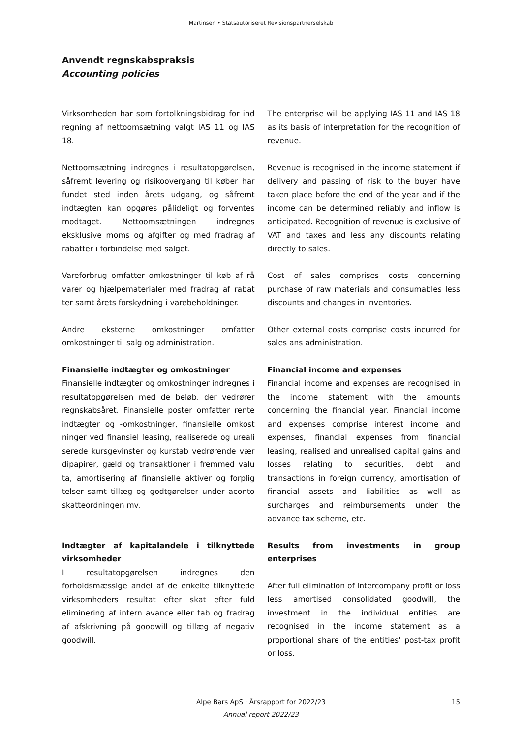Martinsen • Statsautoriseret Revisionspartnerselskab
Anvendt regnskabspraksis
Accounting policies
Virksomheden har som fortolkningsbidrag for ind regning af nettoomsætning valgt IAS 11 og IAS 18.
The enterprise will be applying IAS 11 and IAS 18 as its basis of interpretation for the recognition of revenue.
Nettoomsætning indregnes i resultatopgørelsen, såfremt levering og risikoovergang til køber har fundet sted inden årets udgang, og såfremt indtægten kan opgøres pålideligt og forventes modtaget. Nettoomsætningen indregnes eksklusive moms og afgifter og med fradrag af rabatter i forbindelse med salget.
Revenue is recognised in the income statement if delivery and passing of risk to the buyer have taken place before the end of the year and if the income can be determined reliably and inflow is anticipated. Recognition of revenue is exclusive of VAT and taxes and less any discounts relating directly to sales.
Vareforbrug omfatter omkostninger til køb af rå varer og hjælpematerialer med fradrag af rabat ter samt årets forskydning i varebeholdninger.
Cost of sales comprises costs concerning purchase of raw materials and consumables less discounts and changes in inventories.
Andre eksterne omkostninger omfatter omkostninger til salg og administration.
Other external costs comprise costs incurred for sales ans administration.
Finansielle indtægter og omkostninger
Finansielle indtægter og omkostninger indregnes i resultatopgørelsen med de beløb, der vedrører regnskabsåret. Finansielle poster omfatter rente indtægter og -omkostninger, finansielle omkost ninger ved finansiel leasing, realiserede og ureali serede kursgevinster og kurstab vedrørende vær dipapirer, gæld og transaktioner i fremmed valu ta, amortisering af finansielle aktiver og forplig telser samt tillæg og godtgørelser under aconto skatteordningen mv.
Financial income and expenses
Financial income and expenses are recognised in the income statement with the amounts concerning the financial year. Financial income and expenses comprise interest income and expenses, financial expenses from financial leasing, realised and unrealised capital gains and losses relating to securities, debt and transactions in foreign currency, amortisation of financial assets and liabilities as well as surcharges and reimbursements under the advance tax scheme, etc.
Indtægter af kapitalandele i tilknyttede virksomheder
I resultatopgørelsen indregnes den forholdsmæssige andel af de enkelte tilknyttede virksomheders resultat efter skat efter fuld eliminering af intern avance eller tab og fradrag af afskrivning på goodwill og tillæg af negativ goodwill.
Results from investments in group enterprises
After full elimination of intercompany profit or loss less amortised consolidated goodwill, the investment in the individual entities are recognised in the income statement as a proportional share of the entities' post-tax profit or loss.
Alpe Bars ApS · Årsrapport for 2022/23
Annual report 2022/23
15